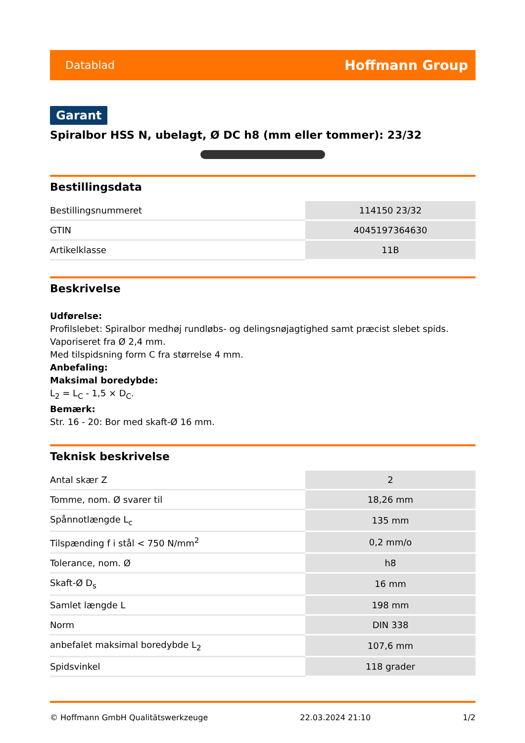Datablad Hoffmann Group
Garant
Spiralbor HSS N, ubelagt, Ø DC h8 (mm eller tommer): 23/32
Bestillingsdata
| Bestillingsnummeret | 114150 23/32 |
| GTIN | 4045197364630 |
| Artikelklasse | 11B |
Beskrivelse
Udførelse:
Profilslebet: Spiralbor medhøj rundløbs- og delingsnøjagtighed samt præcist slebet spids.
Vaporiseret fra Ø 2,4 mm.
Med tilspidsning form C fra størrelse 4 mm.
Anbefaling:
Maksimal boredybde:
L<sub>2</sub> = L<sub>C</sub> - 1,5 × D<sub>C</sub>.
Bemærk:
Str. 16 - 20: Bor med skaft-Ø 16 mm.
Teknisk beskrivelse
| Antal skær Z | 2 |
| Tomme, nom. Ø svarer til | 18,26 mm |
| Spånnotlængde L<sub>c</sub> | 135 mm |
| Tilspænding f i stål < 750 N/mm<sup>2</sup> | 0,2 mm/o |
| Tolerance, nom. Ø | h8 |
| Skaft-Ø D<sub>s</sub> | 16 mm |
| Samlet længde L | 198 mm |
| Norm | DIN 338 |
| anbefalet maksimal boredybde L<sub>2</sub> | 107,6 mm |
| Spidsvinkel | 118 grader |
© Hoffmann GmbH Qualitätswerkzeuge 22.03.2024 21:10 1/2